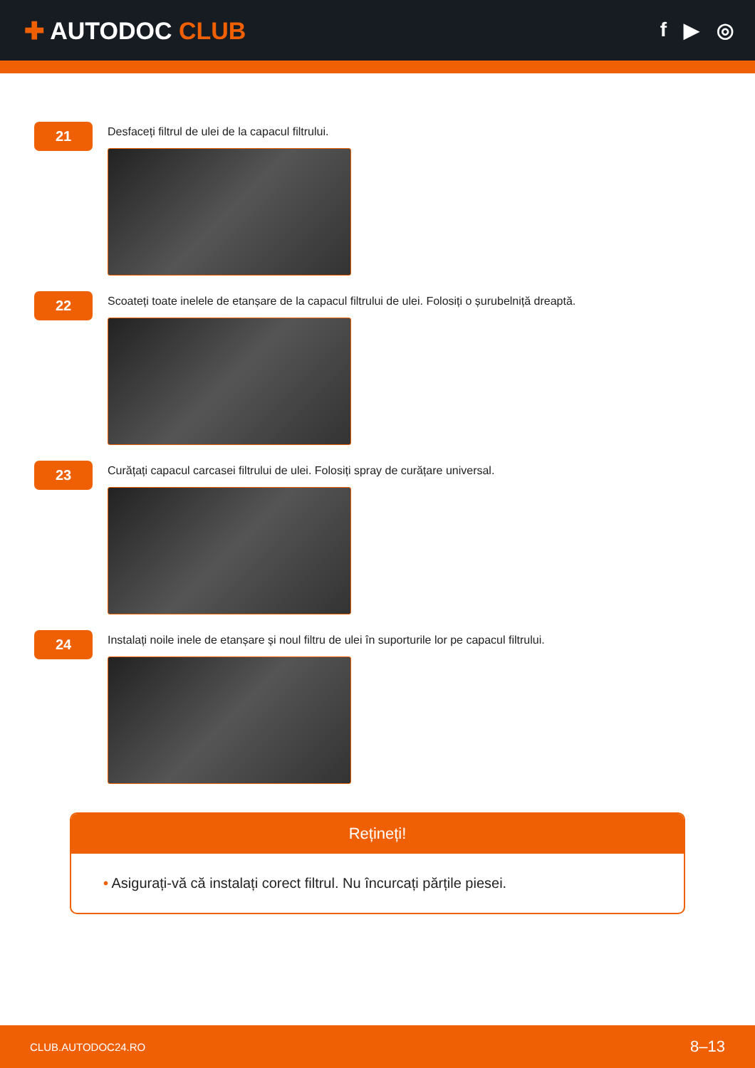✚ AUTODOC CLUB
f ▶ ◎
21
Desfaceți filtrul de ulei de la capacul filtrului.
22
Scoateți toate inelele de etanșare de la capacul filtrului de ulei. Folosiți o șurubelniță dreaptă.
23
Curățați capacul carcasei filtrului de ulei. Folosiți spray de curățare universal.
24
Instalați noile inele de etanșare și noul filtru de ulei în suporturile lor pe capacul filtrului.
Rețineți!
• Asigurați-vă că instalați corect filtrul. Nu încurcați părțile piesei.
CLUB.AUTODOC24.RO 8–13